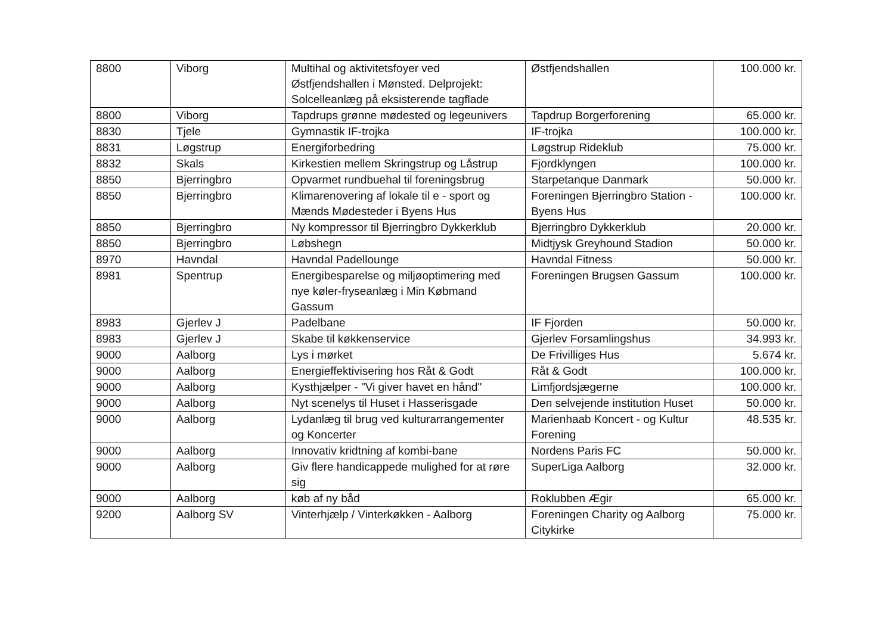| 8800 | Viborg | Multihal og aktivitetsfoyer ved Østfjendshallen i Mønsted. Delprojekt: Solcelleanlæg på eksisterende tagflade | Østfjendshallen | 100.000 kr. |
| 8800 | Viborg | Tapdrups grønne mødested og legeunivers | Tapdrup Borgerforening | 65.000 kr. |
| 8830 | Tjele | Gymnastik IF-trojka | IF-trojka | 100.000 kr. |
| 8831 | Løgstrup | Energiforbedring | Løgstrup Rideklub | 75.000 kr. |
| 8832 | Skals | Kirkestien mellem Skringstrup og Låstrup | Fjordklyngen | 100.000 kr. |
| 8850 | Bjerringbro | Opvarmet rundbuehal til foreningsbrug | Starpetanque Danmark | 50.000 kr. |
| 8850 | Bjerringbro | Klimarenovering af lokale til e - sport og Mænds Mødesteder i Byens Hus | Foreningen Bjerringbro Station - Byens Hus | 100.000 kr. |
| 8850 | Bjerringbro | Ny kompressor til Bjerringbro Dykkerklub | Bjerringbro Dykkerklub | 20.000 kr. |
| 8850 | Bjerringbro | Løbshegn | Midtjysk Greyhound Stadion | 50.000 kr. |
| 8970 | Havndal | Havndal Padellounge | Havndal Fitness | 50.000 kr. |
| 8981 | Spentrup | Energibesparelse og miljøoptimering med nye køler-fryseanlæg i Min Købmand Gassum | Foreningen Brugsen Gassum | 100.000 kr. |
| 8983 | Gjerlev J | Padelbane | IF Fjorden | 50.000 kr. |
| 8983 | Gjerlev J | Skabe til køkkenservice | Gjerlev Forsamlingshus | 34.993 kr. |
| 9000 | Aalborg | Lys i mørket | De Frivilliges Hus | 5.674 kr. |
| 9000 | Aalborg | Energieffektivisering hos Råt & Godt | Råt & Godt | 100.000 kr. |
| 9000 | Aalborg | Kysthjælper - "Vi giver havet en hånd" | Limfjordsjægerne | 100.000 kr. |
| 9000 | Aalborg | Nyt scenelys til Huset i Hasserisgade | Den selvejende institution Huset | 50.000 kr. |
| 9000 | Aalborg | Lydanlæg til brug ved kulturarrangementer og Koncerter | Marienhaab Koncert - og Kultur Forening | 48.535 kr. |
| 9000 | Aalborg | Innovativ kridtning af kombi-bane | Nordens Paris FC | 50.000 kr. |
| 9000 | Aalborg | Giv flere handicappede mulighed for at røre sig | SuperLiga Aalborg | 32.000 kr. |
| 9000 | Aalborg | køb af ny båd | Roklubben Ægir | 65.000 kr. |
| 9200 | Aalborg SV | Vinterhjælp / Vinterkøkken - Aalborg | Foreningen Charity og Aalborg Citykirke | 75.000 kr. |